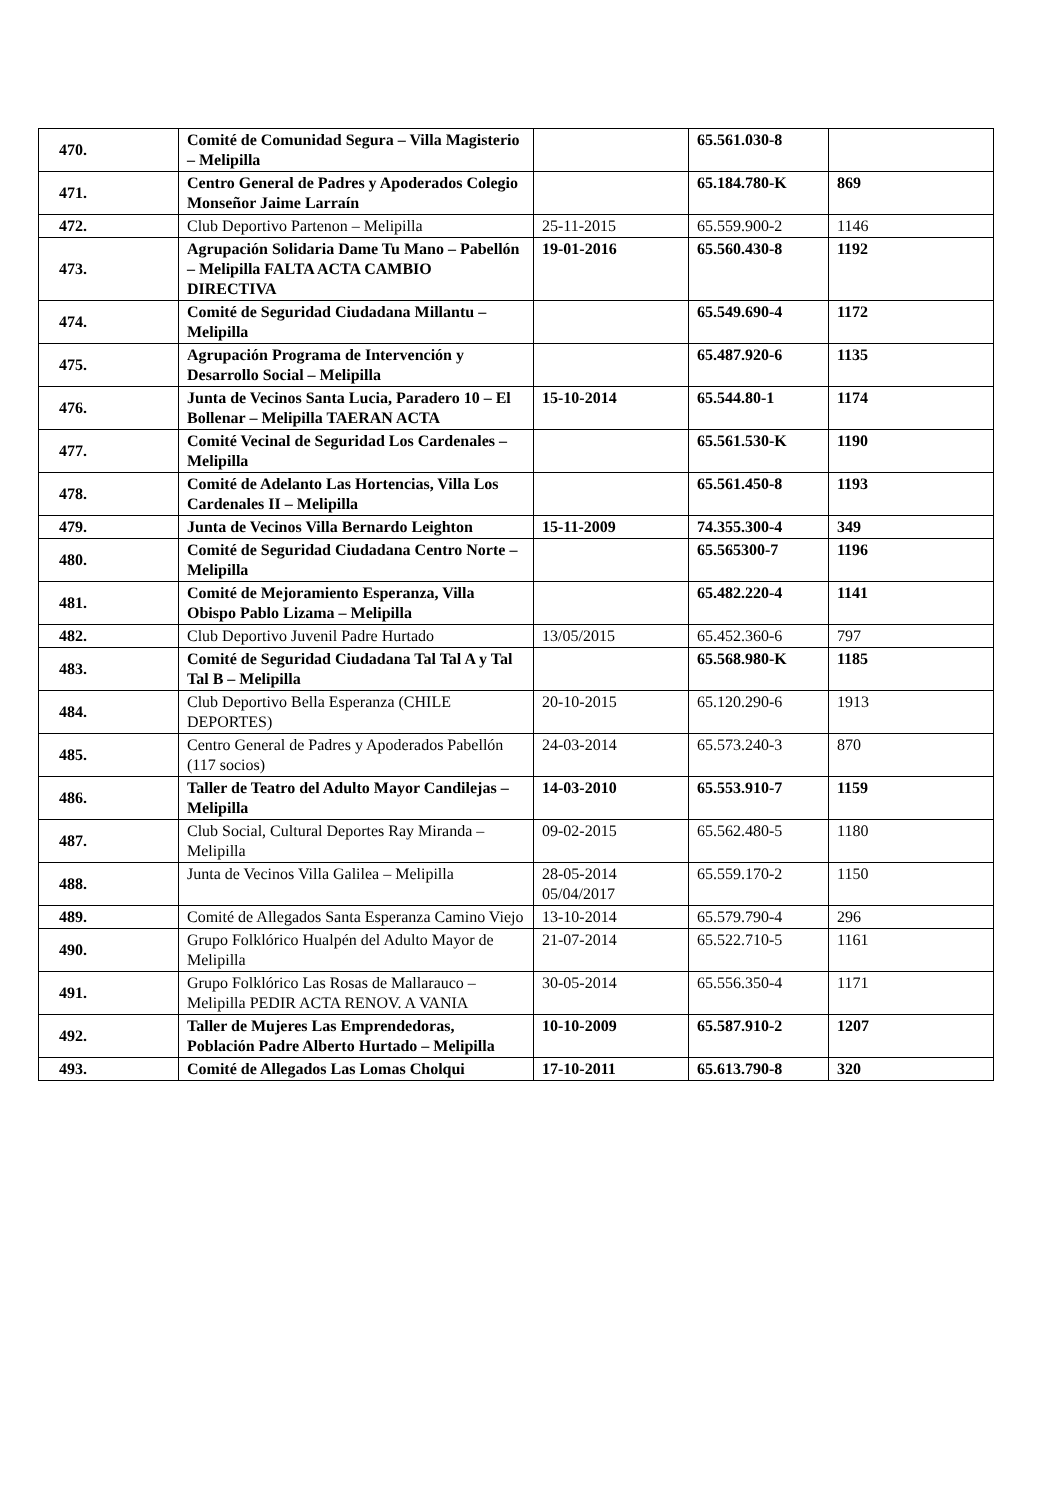| 470. | Comité de Comunidad Segura – Villa Magisterio – Melipilla | | 65.561.030-8 | |
| 471. | Centro General de Padres y Apoderados Colegio Monseñor Jaime Larraín | | 65.184.780-K | 869 |
| 472. | Club Deportivo Partenon – Melipilla | 25-11-2015 | 65.559.900-2 | 1146 |
| 473. | Agrupación Solidaria Dame Tu Mano – Pabellón – Melipilla FALTA ACTA CAMBIO DIRECTIVA | 19-01-2016 | 65.560.430-8 | 1192 |
| 474. | Comité de Seguridad Ciudadana Millantu – Melipilla | | 65.549.690-4 | 1172 |
| 475. | Agrupación Programa de Intervención y Desarrollo Social – Melipilla | | 65.487.920-6 | 1135 |
| 476. | Junta de Vecinos Santa Lucia, Paradero 10 – El Bollenar – Melipilla TAERAN ACTA | 15-10-2014 | 65.544.80-1 | 1174 |
| 477. | Comité Vecinal de Seguridad Los Cardenales – Melipilla | | 65.561.530-K | 1190 |
| 478. | Comité de Adelanto Las Hortencias, Villa Los Cardenales II – Melipilla | | 65.561.450-8 | 1193 |
| 479. | Junta de Vecinos Villa Bernardo Leighton | 15-11-2009 | 74.355.300-4 | 349 |
| 480. | Comité de Seguridad Ciudadana Centro Norte – Melipilla | | 65.565300-7 | 1196 |
| 481. | Comité de Mejoramiento Esperanza, Villa Obispo Pablo Lizama – Melipilla | | 65.482.220-4 | 1141 |
| 482. | Club Deportivo Juvenil Padre Hurtado | 13/05/2015 | 65.452.360-6 | 797 |
| 483. | Comité de Seguridad Ciudadana Tal Tal A y Tal Tal B – Melipilla | | 65.568.980-K | 1185 |
| 484. | Club Deportivo Bella Esperanza (CHILE DEPORTES) | 20-10-2015 | 65.120.290-6 | 1913 |
| 485. | Centro General de Padres y Apoderados Pabellón (117 socios) | 24-03-2014 | 65.573.240-3 | 870 |
| 486. | Taller de Teatro del Adulto Mayor Candilejas – Melipilla | 14-03-2010 | 65.553.910-7 | 1159 |
| 487. | Club Social, Cultural Deportes Ray Miranda – Melipilla | 09-02-2015 | 65.562.480-5 | 1180 |
| 488. | Junta de Vecinos Villa Galilea – Melipilla | 28-05-2014 05/04/2017 | 65.559.170-2 | 1150 |
| 489. | Comité de Allegados Santa Esperanza Camino Viejo | 13-10-2014 | 65.579.790-4 | 296 |
| 490. | Grupo Folklórico Hualpén del Adulto Mayor de Melipilla | 21-07-2014 | 65.522.710-5 | 1161 |
| 491. | Grupo Folklórico Las Rosas de Mallarauco – Melipilla PEDIR ACTA RENOV. A VANIA | 30-05-2014 | 65.556.350-4 | 1171 |
| 492. | Taller de Mujeres Las Emprendedoras, Población Padre Alberto Hurtado – Melipilla | 10-10-2009 | 65.587.910-2 | 1207 |
| 493. | Comité de Allegados Las Lomas Cholqui | 17-10-2011 | 65.613.790-8 | 320 |